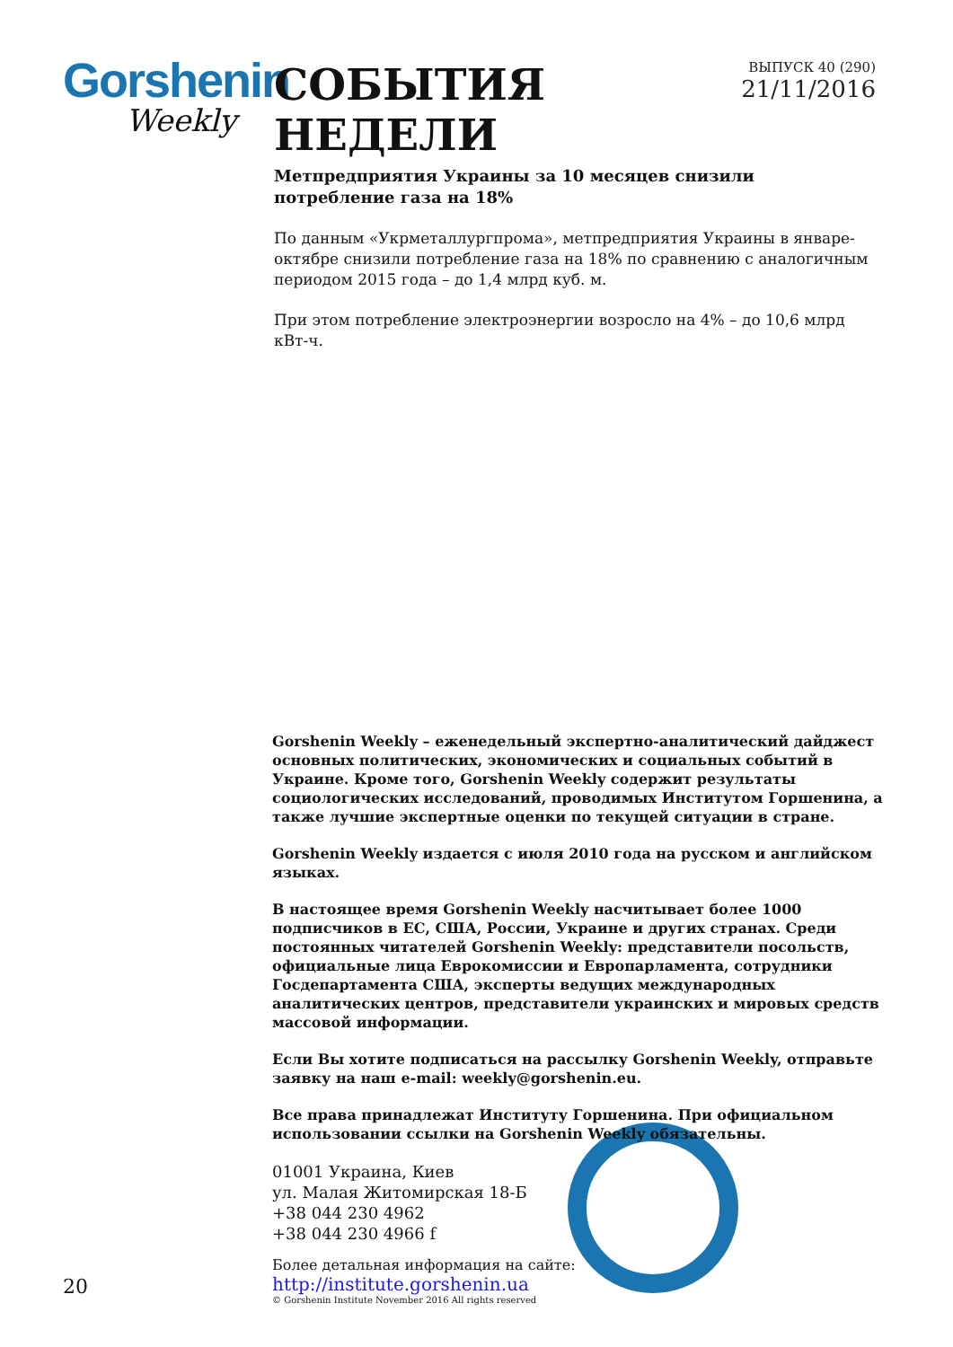Gorshenin
Weekly
СОБЫТИЯ НЕДЕЛИ
ВЫПУСК 40 (290)
21/11/2016
Метпредприятия Украины за 10 месяцев снизили потребление газа на 18%
По данным «Укрметаллургпрома», метпредприятия Украины в январе-октябре снизили потребление газа на 18% по сравнению с аналогичным периодом 2015 года – до 1,4 млрд куб. м.
При этом потребление электроэнергии возросло на 4% – до 10,6 млрд кВт-ч.
Gorshenin Weekly – еженедельный экспертно-аналитический дайджест основных политических, экономических и социальных событий в Украине. Кроме того, Gorshenin Weekly содержит результаты социологических исследований, проводимых Институтом Горшенина, а также лучшие экспертные оценки по текущей ситуации в стране.
Gorshenin Weekly издается с июля 2010 года на русском и английском языках.
В настоящее время Gorshenin Weekly насчитывает более 1000 подписчиков в ЕС, США, России, Украине и других странах. Среди постоянных читателей Gorshenin Weekly: представители посольств, официальные лица Еврокомиссии и Европарламента, сотрудники Госдепартамента США, эксперты ведущих международных аналитических центров, представители украинских и мировых средств массовой информации.
Если Вы хотите подписаться на рассылку Gorshenin Weekly, отправьте заявку на наш e-mail: weekly@gorshenin.eu.
Все права принадлежат Институту Горшенина. При официальном использовании ссылки на Gorshenin Weekly обязательны.
01001 Украина, Киев
ул. Малая Житомирская 18-Б
+38 044 230 4962
+38 044 230 4966 f
Более детальная информация на сайте:
http://institute.gorshenin.ua
© Gorshenin Institute November 2016 All rights reserved
20